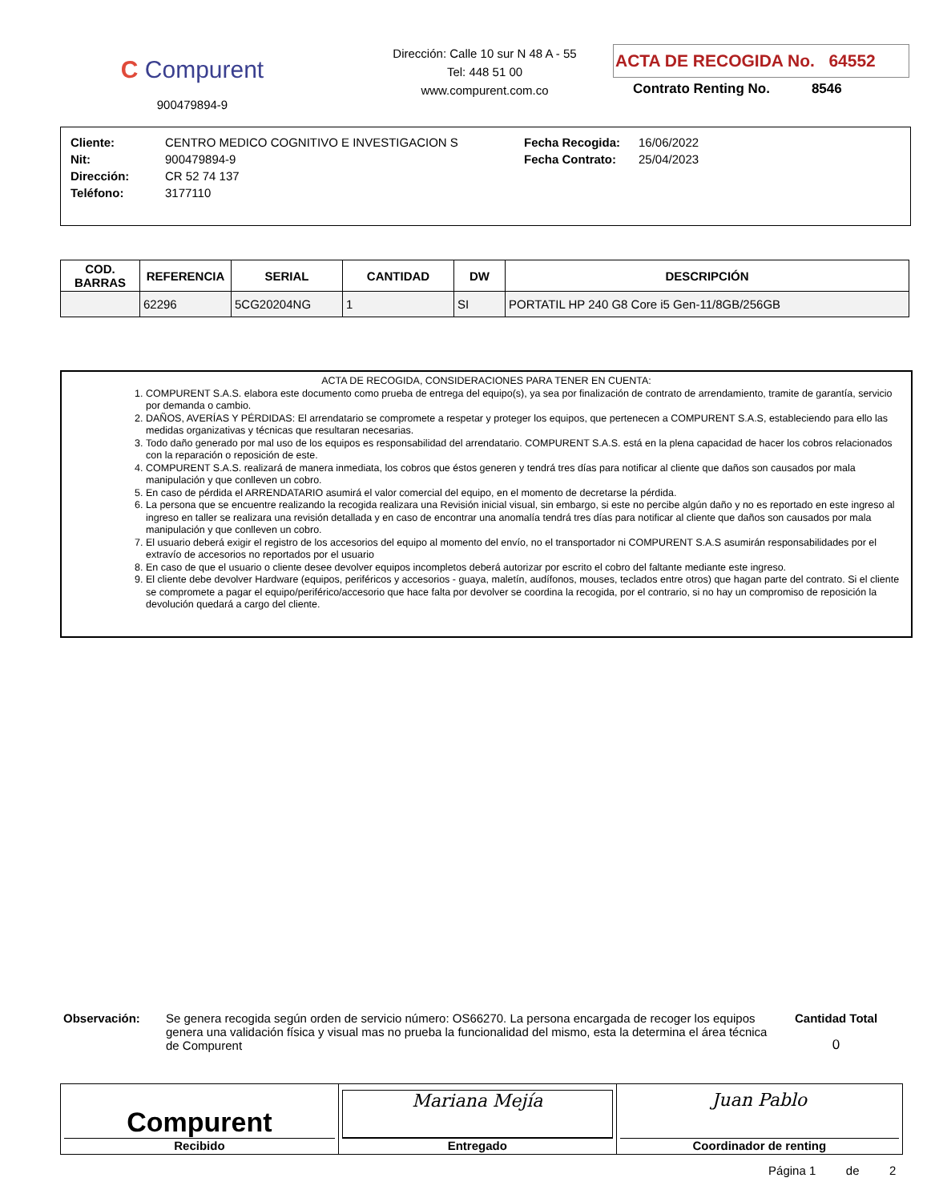C Compurent
900479894-9
Dirección: Calle 10 sur N 48 A - 55
Tel: 448 51 00
www.compurent.com.co
ACTA DE RECOGIDA No. 64552
Contrato Renting No. 8546
| Cliente: | CENTRO MEDICO COGNITIVO E INVESTIGACION S | Fecha Recogida: | 16/06/2022 |
| Nit: | 900479894-9 | Fecha Contrato: | 25/04/2023 |
| Dirección: | CR 52 74 137 | | |
| Teléfono: | 3177110 | | |
| COD. BARRAS | REFERENCIA | SERIAL | CANTIDAD | DW | DESCRIPCIÓN |
| --- | --- | --- | --- | --- | --- |
| | 62296 | 5CG20204NG | 1 | SI | PORTATIL HP 240 G8 Core i5 Gen-11/8GB/256GB |
ACTA DE RECOGIDA, CONSIDERACIONES PARA TENER EN CUENTA:
1. COMPURENT S.A.S. elabora este documento como prueba de entrega del equipo(s), ya sea por finalización de contrato de arrendamiento, tramite de garantía, servicio por demanda o cambio.
2. DAÑOS, AVERÍAS Y PÉRDIDAS: El arrendatario se compromete a respetar y proteger los equipos, que pertenecen a COMPURENT S.A.S, estableciendo para ello las medidas organizativas y técnicas que resultaran necesarias.
3. Todo daño generado por mal uso de los equipos es responsabilidad del arrendatario. COMPURENT S.A.S. está en la plena capacidad de hacer los cobros relacionados con la reparación o reposición de este.
4. COMPURENT S.A.S. realizará de manera inmediata, los cobros que éstos generen y tendrá tres días para notificar al cliente que daños son causados por mala manipulación y que conlleven un cobro.
5. En caso de pérdida el ARRENDATARIO asumirá el valor comercial del equipo, en el momento de decretarse la pérdida.
6. La persona que se encuentre realizando la recogida realizara una Revisión inicial visual, sin embargo, si este no percibe algún daño y no es reportado en este ingreso al ingreso en taller se realizara una revisión detallada y en caso de encontrar una anomalía tendrá tres días para notificar al cliente que daños son causados por mala manipulación y que conlleven un cobro.
7. El usuario deberá exigir el registro de los accesorios del equipo al momento del envío, no el transportador ni COMPURENT S.A.S asumirán responsabilidades por el extravío de accesorios no reportados por el usuario
8. En caso de que el usuario o cliente desee devolver equipos incompletos deberá autorizar por escrito el cobro del faltante mediante este ingreso.
9. El cliente debe devolver Hardware (equipos, periféricos y accesorios - guaya, maletín, audífonos, mouses, teclados entre otros) que hagan parte del contrato. Si el cliente se compromete a pagar el equipo/periférico/accesorio que hace falta por devolver se coordina la recogida, por el contrario, si no hay un compromiso de reposición la devolución quedará a cargo del cliente.
Observación:
Se genera recogida según orden de servicio número: OS66270. La persona encargada de recoger los equipos genera una validación física y visual mas no prueba la funcionalidad del mismo, esta la determina el área técnica de Compurent
Cantidad Total
0
| Compurent Recibido | Mariana Mejía Entregado | Juan Pablo Coordinador de renting |
Página 1 de 2